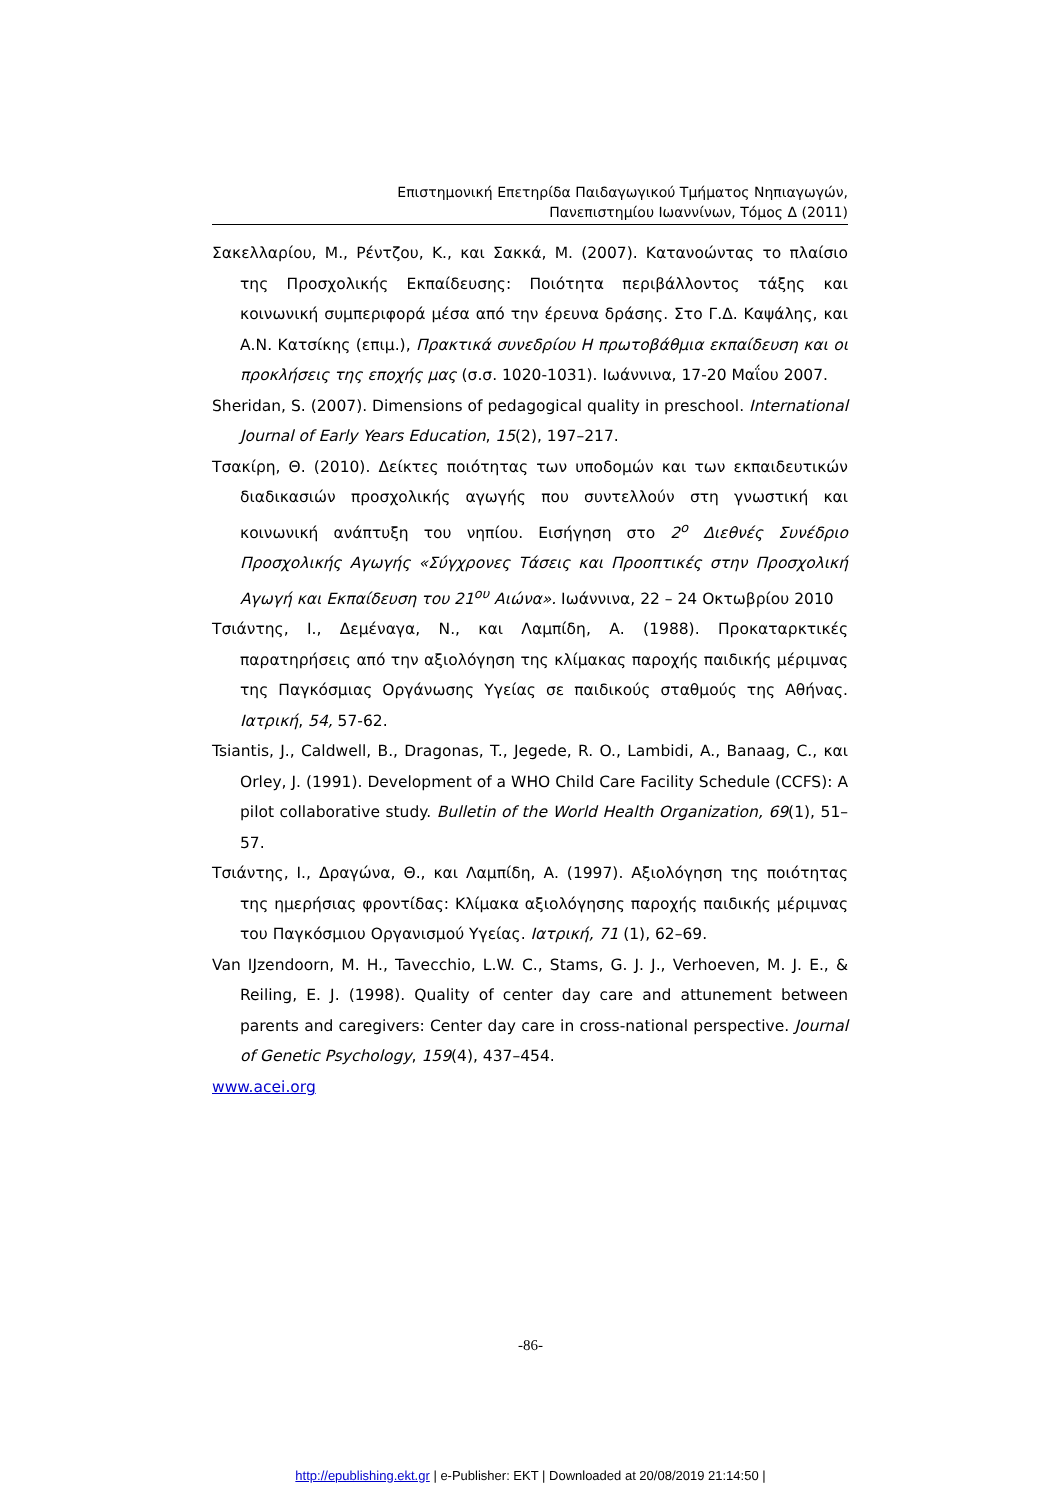Επιστημονική Επετηρίδα Παιδαγωγικού Τμήματος Νηπιαγωγών,
Πανεπιστημίου Ιωαννίνων, Τόμος Δ (2011)
Σακελλαρίου, Μ., Ρέντζου, Κ., και Σακκά, Μ. (2007). Κατανοώντας το πλαίσιο της Προσχολικής Εκπαίδευσης: Ποιότητα περιβάλλοντος τάξης και κοινωνική συμπεριφορά μέσα από την έρευνα δράσης. Στο Γ.Δ. Καψάλης, και Α.Ν. Κατσίκης (επιμ.), Πρακτικά συνεδρίου Η πρωτοβάθμια εκπαίδευση και οι προκλήσεις της εποχής μας (σ.σ. 1020-1031). Ιωάννινα, 17-20 Μαΐου 2007.
Sheridan, S. (2007). Dimensions of pedagogical quality in preschool. International Journal of Early Years Education, 15(2), 197–217.
Τσακίρη, Θ. (2010). Δείκτες ποιότητας των υποδομών και των εκπαιδευτικών διαδικασιών προσχολικής αγωγής που συντελλούν στη γνωστική και κοινωνική ανάπτυξη του νηπίου. Εισήγηση στο 2<sup>ο</sup> Διεθνές Συνέδριο Προσχολικής Αγωγής «Σύγχρονες Τάσεις και Προοπτικές στην Προσχολική Αγωγή και Εκπαίδευση του 21<sup>ου</sup> Αιώνα». Ιωάννινα, 22 – 24 Οκτωβρίου 2010
Τσιάντης, Ι., Δεμέναγα, Ν., και Λαμπίδη, Α. (1988). Προκαταρκτικές παρατηρήσεις από την αξιολόγηση της κλίμακας παροχής παιδικής μέριμνας της Παγκόσμιας Οργάνωσης Υγείας σε παιδικούς σταθμούς της Αθήνας. Ιατρική, 54, 57-62.
Tsiantis, J., Caldwell, B., Dragonas, T., Jegede, R. O., Lambidi, A., Banaag, C., και Orley, J. (1991). Development of a WHO Child Care Facility Schedule (CCFS): A pilot collaborative study. Bulletin of the World Health Organization, 69(1), 51–57.
Τσιάντης, Ι., Δραγώνα, Θ., και Λαμπίδη, Α. (1997). Αξιολόγηση της ποιότητας της ημερήσιας φροντίδας: Κλίμακα αξιολόγησης παροχής παιδικής μέριμνας του Παγκόσμιου Οργανισμού Υγείας. Ιατρική, 71 (1), 62–69.
Van IJzendoorn, M. H., Tavecchio, L.W. C., Stams, G. J. J., Verhoeven, M. J. E., & Reiling, E. J. (1998). Quality of center day care and attunement between parents and caregivers: Center day care in cross-national perspective. Journal of Genetic Psychology, 159(4), 437–454.
www.acei.org
-86-
http://epublishing.ekt.gr | e-Publisher: EKT | Downloaded at 20/08/2019 21:14:50 |